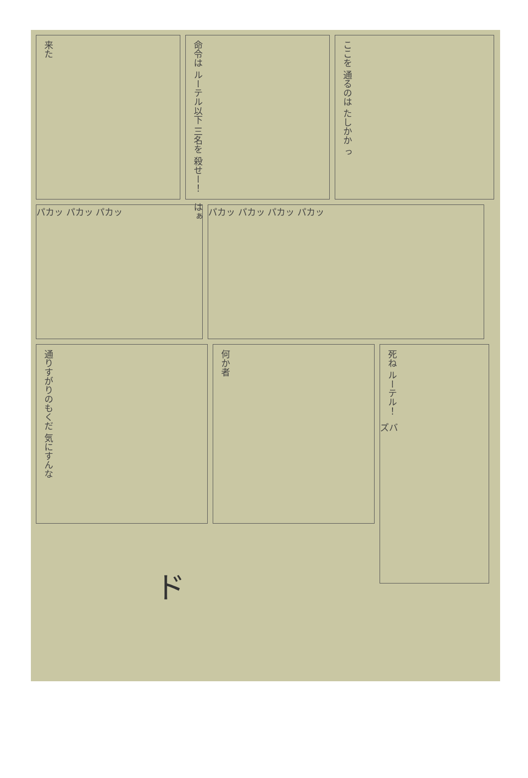来た
命令は ルーテル以下 三名を 殺せー！
はぁ
ここを 通るのは たしかか っ
パカッ パカッ パカッ パカッ パカッ パカッ パカッ
通りすがりのもくだ 気にすんな
何か者
死ね ルーテル！
ズバ
ド